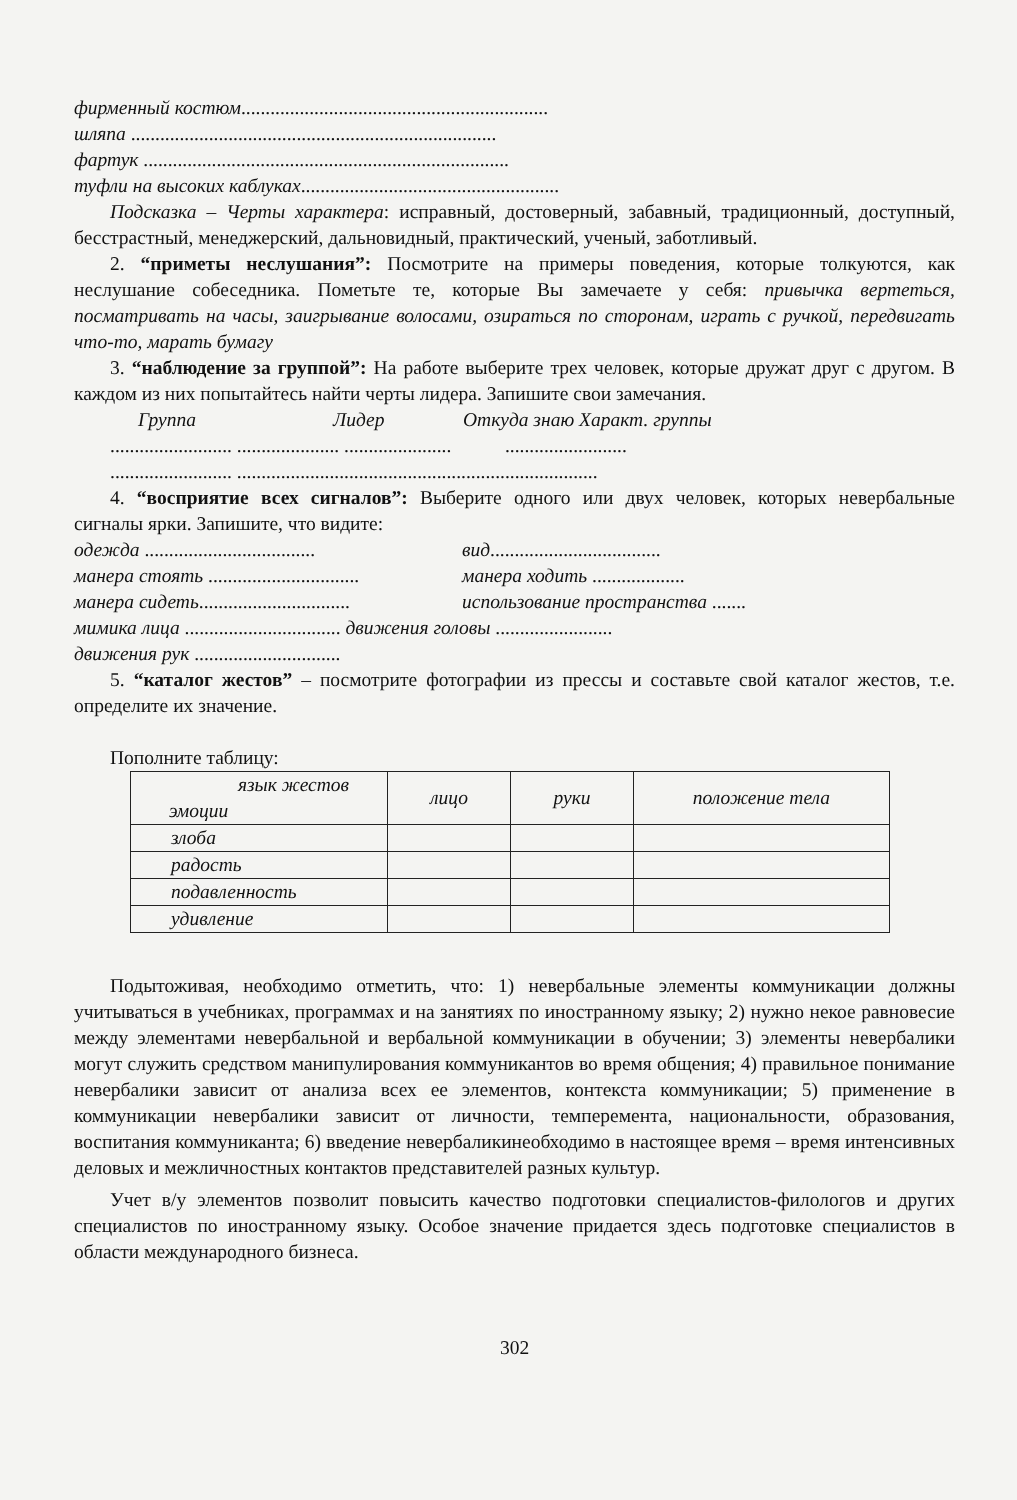фирменный костюм...............................................................
шляпа ...........................................................................
фартук ...........................................................................
туфли на высоких каблуках.....................................................
Подсказка – Черты характера: исправный, достоверный, забавный, традиционный, доступный, бесстрастный, менеджерский, дальновидный, практический, ученый, заботливый.
2. “приметы неслушания”: Посмотрите на примеры поведения, которые толкуются, как неслушание собеседника. Пометьте те, которые Вы замечаете у себя: привычка вертеться, посматривать на часы, заигрывание волосами, озираться по сторонам, играть с ручкой, передвигать что-то, марать бумагу
3. “наблюдение за группой”: На работе выберите трех человек, которые дружат друг с другом. В каждом из них попытайтесь найти черты лидера. Запишите свои замечания.
Группа Лидер Откуда знаю Характ. группы
......................... ..................... ...................... .........................
......................... ..........................................................................
4. “восприятие всех сигналов”: Выберите одного или двух человек, которых невербальные сигналы ярки. Запишите, что видите:
одежда ................................... вид...................................
манера стоять ............................... манера ходить ...................
манера сидеть............................... использование пространства .......
мимика лица ................................ движения головы ........................
движения рук ..............................
5. “каталог жестов” – посмотрите фотографии из прессы и составьте свой каталог жестов, т.е. определите их значение.
Пополните таблицу:
| язык жестов эмоции | лицо | руки | положение тела |
| --- | --- | --- | --- |
| злоба | | | |
| радость | | | |
| подавленность | | | |
| удивление | | | |
Подытоживая, необходимо отметить, что: 1) невербальные элементы коммуникации должны учитываться в учебниках, программах и на занятиях по иностранному языку; 2) нужно некое равновесие между элементами невербальной и вербальной коммуникации в обучении; 3) элементы невербалики могут служить средством манипулирования коммуникантов во время общения; 4) правильное понимание невербалики зависит от анализа всех ее элементов, контекста коммуникации; 5) применение в коммуникации невербалики зависит от личности, темперемента, национальности, образования, воспитания коммуниканта; 6) введение невербаликинеобходимо в настоящее время – время интенсивных деловых и межличностных контактов представителей разных культур.
Учет в/у элементов позволит повысить качество подготовки специалистов-филологов и других специалистов по иностранному языку. Особое значение придается здесь подготовке специалистов в области международного бизнеса.
302